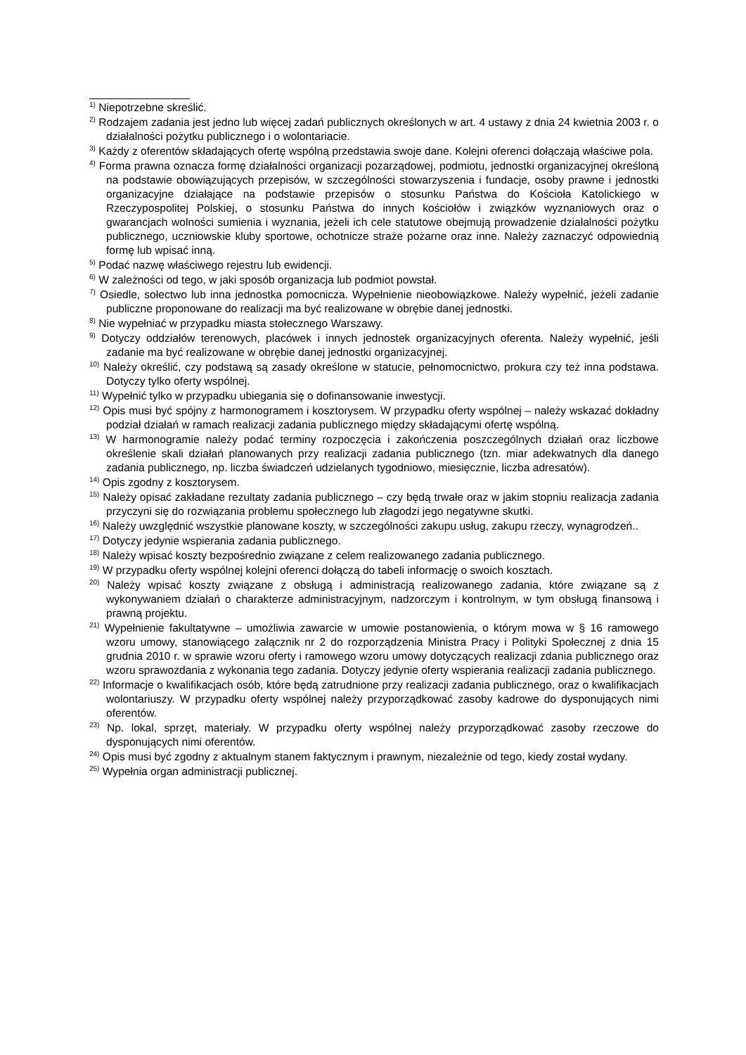<sup>1)</sup> Niepotrzebne skreślić.
<sup>2)</sup> Rodzajem zadania jest jedno lub więcej zadań publicznych określonych w art. 4 ustawy z dnia 24 kwietnia 2003 r. o działalności pożytku publicznego i o wolontariacie.
<sup>3)</sup> Każdy z oferentów składających ofertę wspólną przedstawia swoje dane. Kolejni oferenci dołączają właściwe pola.
<sup>4)</sup> Forma prawna oznacza formę działalności organizacji pozarządowej, podmiotu, jednostki organizacyjnej określoną na podstawie obowiązujących przepisów, w szczególności stowarzyszenia i fundacje, osoby prawne i jednostki organizacyjne działające na podstawie przepisów o stosunku Państwa do Kościoła Katolickiego w Rzeczypospolitej Polskiej, o stosunku Państwa do innych kościołów i związków wyznaniowych oraz o gwarancjach wolności sumienia i wyznania, jeżeli ich cele statutowe obejmują prowadzenie działalności pożytku publicznego, uczniowskie kluby sportowe, ochotnicze straże pożarne oraz inne. Należy zaznaczyć odpowiednią formę lub wpisać inną.
<sup>5)</sup> Podać nazwę właściwego rejestru lub ewidencji.
<sup>6)</sup> W zależności od tego, w jaki sposób organizacja lub podmiot powstał.
<sup>7)</sup> Osiedle, sołectwo lub inna jednostka pomocnicza. Wypełnienie nieobowiązkowe. Należy wypełnić, jeżeli zadanie publiczne proponowane do realizacji ma być realizowane w obrębie danej jednostki.
<sup>8)</sup> Nie wypełniać w przypadku miasta stołecznego Warszawy.
<sup>9)</sup> Dotyczy oddziałów terenowych, placówek i innych jednostek organizacyjnych oferenta. Należy wypełnić, jeśli zadanie ma być realizowane w obrębie danej jednostki organizacyjnej.
<sup>10)</sup> Należy określić, czy podstawą są zasady określone w statucie, pełnomocnictwo, prokura czy też inna podstawa. Dotyczy tylko oferty wspólnej.
<sup>11)</sup> Wypełnić tylko w przypadku ubiegania się o dofinansowanie inwestycji.
<sup>12)</sup> Opis musi być spójny z harmonogramem i kosztorysem. W przypadku oferty wspólnej – należy wskazać dokładny podział działań w ramach realizacji zadania publicznego między składającymi ofertę wspólną.
<sup>13)</sup> W harmonogramie należy podać terminy rozpoczęcia i zakończenia poszczególnych działań oraz liczbowe określenie skali działań planowanych przy realizacji zadania publicznego (tzn. miar adekwatnych dla danego zadania publicznego, np. liczba świadczeń udzielanych tygodniowo, miesięcznie, liczba adresatów).
<sup>14)</sup> Opis zgodny z kosztorysem.
<sup>15)</sup> Należy opisać zakładane rezultaty zadania publicznego – czy będą trwałe oraz w jakim stopniu realizacja zadania przyczyni się do rozwiązania problemu społecznego lub złagodzi jego negatywne skutki.
<sup>16)</sup> Należy uwzględnić wszystkie planowane koszty, w szczególności zakupu usług, zakupu rzeczy, wynagrodzeń..
<sup>17)</sup> Dotyczy jedynie wspierania zadania publicznego.
<sup>18)</sup> Należy wpisać koszty bezpośrednio związane z celem realizowanego zadania publicznego.
<sup>19)</sup> W przypadku oferty wspólnej kolejni oferenci dołączą do tabeli informację o swoich kosztach.
<sup>20)</sup> Należy wpisać koszty związane z obsługą i administracją realizowanego zadania, które związane są z wykonywaniem działań o charakterze administracyjnym, nadzorczym i kontrolnym, w tym obsługą finansową i prawną projektu.
<sup>21)</sup> Wypełnienie fakultatywne – umożliwia zawarcie w umowie postanowienia, o którym mowa w § 16 ramowego wzoru umowy, stanowiącego załącznik nr 2 do rozporządzenia Ministra Pracy i Polityki Społecznej z dnia 15 grudnia 2010 r. w sprawie wzoru oferty i ramowego wzoru umowy dotyczących realizacji zdania publicznego oraz wzoru sprawozdania z wykonania tego zadania. Dotyczy jedynie oferty wspierania realizacji zadania publicznego.
<sup>22)</sup> Informacje o kwalifikacjach osób, które będą zatrudnione przy realizacji zadania publicznego, oraz o kwalifikacjach wolontariuszy. W przypadku oferty wspólnej należy przyporządkować zasoby kadrowe do dysponujących nimi oferentów.
<sup>23)</sup> Np. lokal, sprzęt, materiały. W przypadku oferty wspólnej należy przyporządkować zasoby rzeczowe do dysponujących nimi oferentów.
<sup>24)</sup> Opis musi być zgodny z aktualnym stanem faktycznym i prawnym, niezależnie od tego, kiedy został wydany.
<sup>25)</sup> Wypełnia organ administracji publicznej.